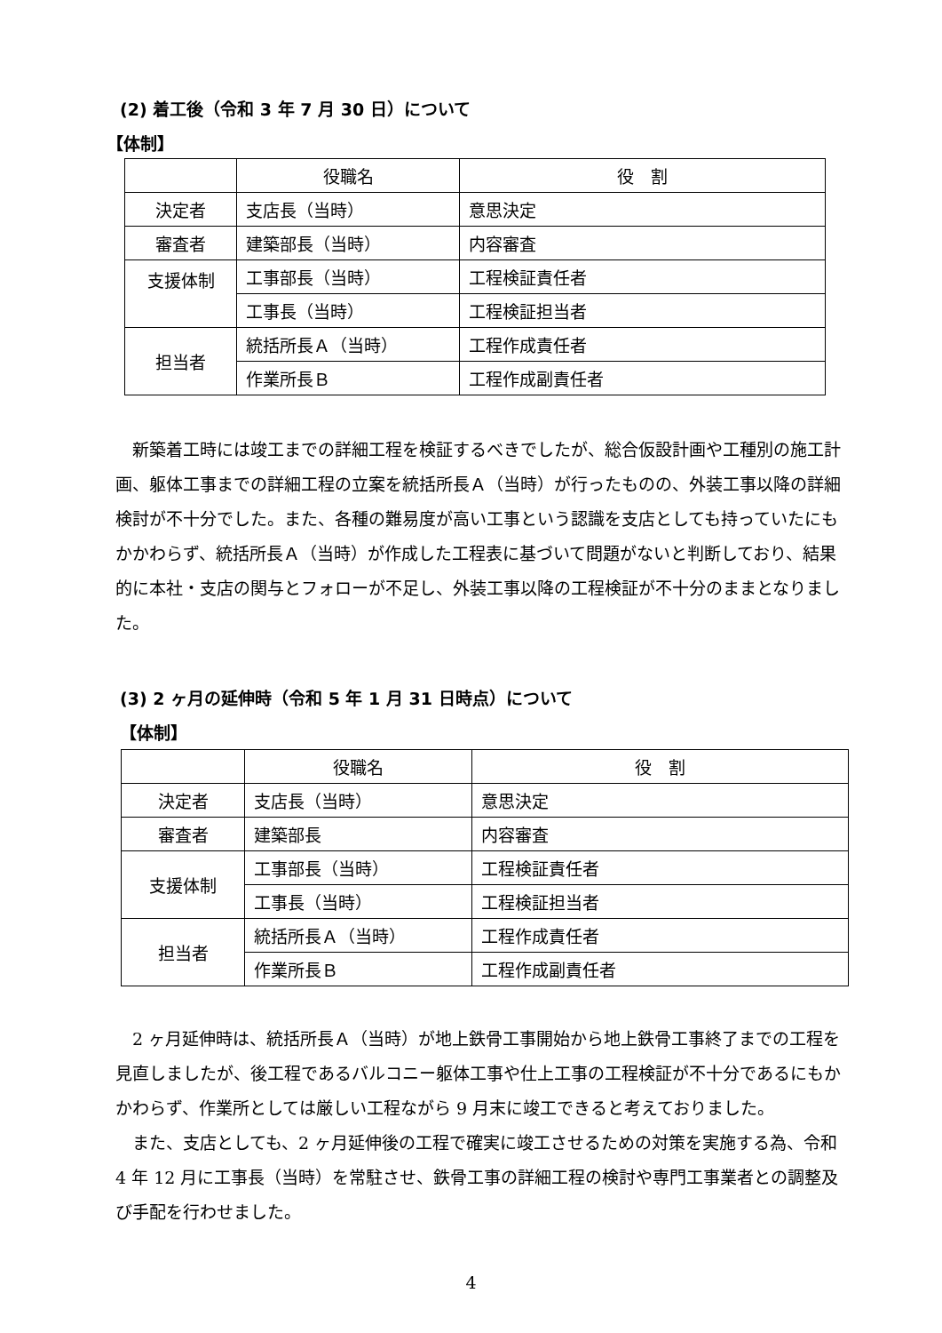(2) 着工後（令和 3 年 7 月 30 日）について
【体制】
| | 役職名 | 役 割 |
| 決定者 | 支店長（当時） | 意思決定 |
| 審査者 | 建築部長（当時） | 内容審査 |
| 支援体制 | 工事部長（当時） | 工程検証責任者 |
| | 工事長（当時） | 工程検証担当者 |
| 担当者 | 統括所長Ａ（当時） | 工程作成責任者 |
| | 作業所長Ｂ | 工程作成副責任者 |
新築着工時には竣工までの詳細工程を検証するべきでしたが、総合仮設計画や工種別の施工計画、躯体工事までの詳細工程の立案を統括所長Ａ（当時）が行ったものの、外装工事以降の詳細検討が不十分でした。また、各種の難易度が高い工事という認識を支店としても持っていたにもかかわらず、統括所長Ａ（当時）が作成した工程表に基づいて問題がないと判断しており、結果的に本社・支店の関与とフォローが不足し、外装工事以降の工程検証が不十分のままとなりました。
(3) 2 ヶ月の延伸時（令和 5 年 1 月 31 日時点）について
【体制】
| | 役職名 | 役 割 |
| 決定者 | 支店長（当時） | 意思決定 |
| 審査者 | 建築部長 | 内容審査 |
| 支援体制 | 工事部長（当時） | 工程検証責任者 |
| | 工事長（当時） | 工程検証担当者 |
| 担当者 | 統括所長Ａ（当時） | 工程作成責任者 |
| | 作業所長Ｂ | 工程作成副責任者 |
2 ヶ月延伸時は、統括所長Ａ（当時）が地上鉄骨工事開始から地上鉄骨工事終了までの工程を見直しましたが、後工程であるバルコニー躯体工事や仕上工事の工程検証が不十分であるにもかかわらず、作業所としては厳しい工程ながら 9 月末に竣工できると考えておりました。
また、支店としても、2 ヶ月延伸後の工程で確実に竣工させるための対策を実施する為、令和 4 年 12 月に工事長（当時）を常駐させ、鉄骨工事の詳細工程の検討や専門工事業者との調整及び手配を行わせました。
4